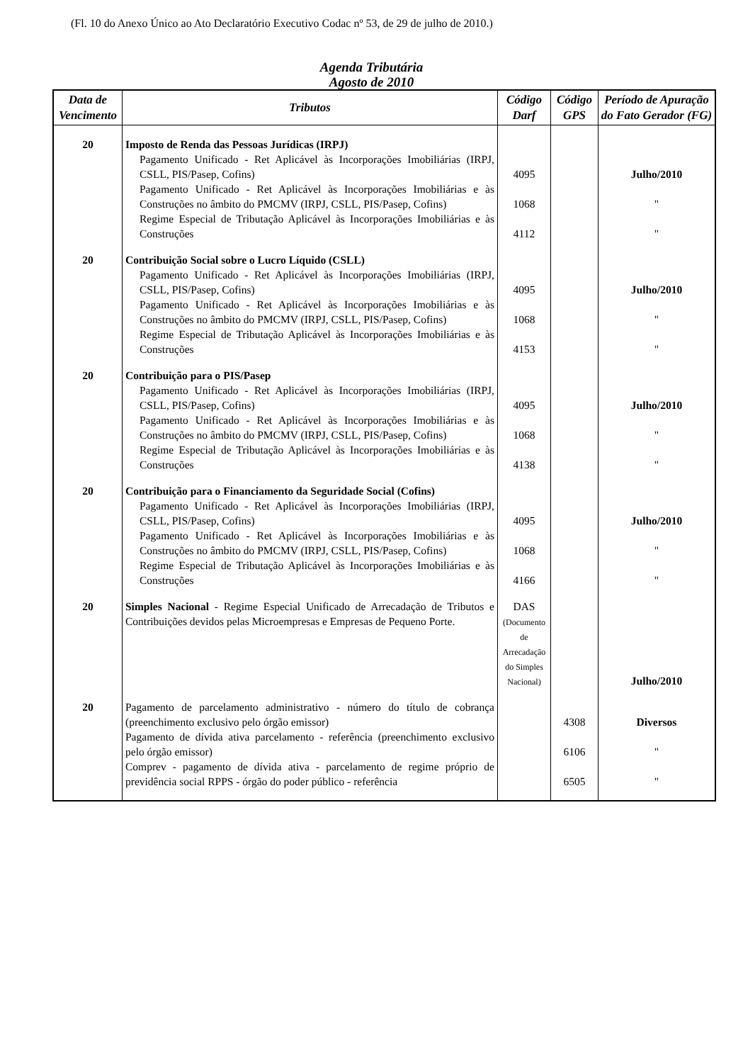(Fl. 10 do Anexo Único ao Ato Declaratório Executivo Codac nº 53, de 29 de julho de 2010.)
Agenda Tributária
Agosto de 2010
| Data de Vencimento | Tributos | Código Darf | Código GPS | Período de Apuração do Fato Gerador (FG) |
| --- | --- | --- | --- | --- |
| 20 | Imposto de Renda das Pessoas Jurídicas (IRPJ) | | | |
| | Pagamento Unificado - Ret Aplicável às Incorporações Imobiliárias (IRPJ, CSLL, PIS/Pasep, Cofins) | 4095 | | Julho/2010 |
| | Pagamento Unificado - Ret Aplicável às Incorporações Imobiliárias e às Construções no âmbito do PMCMV (IRPJ, CSLL, PIS/Pasep, Cofins) | 1068 | | " |
| | Regime Especial de Tributação Aplicável às Incorporações Imobiliárias e às Construções | 4112 | | " |
| 20 | Contribuição Social sobre o Lucro Líquido (CSLL) | | | |
| | Pagamento Unificado - Ret Aplicável às Incorporações Imobiliárias (IRPJ, CSLL, PIS/Pasep, Cofins) | 4095 | | Julho/2010 |
| | Pagamento Unificado - Ret Aplicável às Incorporações Imobiliárias e às Construções no âmbito do PMCMV (IRPJ, CSLL, PIS/Pasep, Cofins) | 1068 | | " |
| | Regime Especial de Tributação Aplicável às Incorporações Imobiliárias e às Construções | 4153 | | " |
| 20 | Contribuição para o PIS/Pasep | | | |
| | Pagamento Unificado - Ret Aplicável às Incorporações Imobiliárias (IRPJ, CSLL, PIS/Pasep, Cofins) | 4095 | | Julho/2010 |
| | Pagamento Unificado - Ret Aplicável às Incorporações Imobiliárias e às Construções no âmbito do PMCMV (IRPJ, CSLL, PIS/Pasep, Cofins) | 1068 | | " |
| | Regime Especial de Tributação Aplicável às Incorporações Imobiliárias e às Construções | 4138 | | " |
| 20 | Contribuição para o Financiamento da Seguridade Social (Cofins) | | | |
| | Pagamento Unificado - Ret Aplicável às Incorporações Imobiliárias (IRPJ, CSLL, PIS/Pasep, Cofins) | 4095 | | Julho/2010 |
| | Pagamento Unificado - Ret Aplicável às Incorporações Imobiliárias e às Construções no âmbito do PMCMV (IRPJ, CSLL, PIS/Pasep, Cofins) | 1068 | | " |
| | Regime Especial de Tributação Aplicável às Incorporações Imobiliárias e às Construções | 4166 | | " |
| 20 | Simples Nacional - Regime Especial Unificado de Arrecadação de Tributos e Contribuições devidos pelas Microempresas e Empresas de Pequeno Porte. | DAS (Documento de Arrecadação do Simples Nacional) | | Julho/2010 |
| 20 | Pagamento de parcelamento administrativo - número do título de cobrança (preenchimento exclusivo pelo órgão emissor) | | 4308 | Diversos |
| | Pagamento de dívida ativa parcelamento - referência (preenchimento exclusivo pelo órgão emissor) | | 6106 | " |
| | Comprev - pagamento de dívida ativa - parcelamento de regime próprio de previdência social RPPS - órgão do poder público - referência | | 6505 | " |